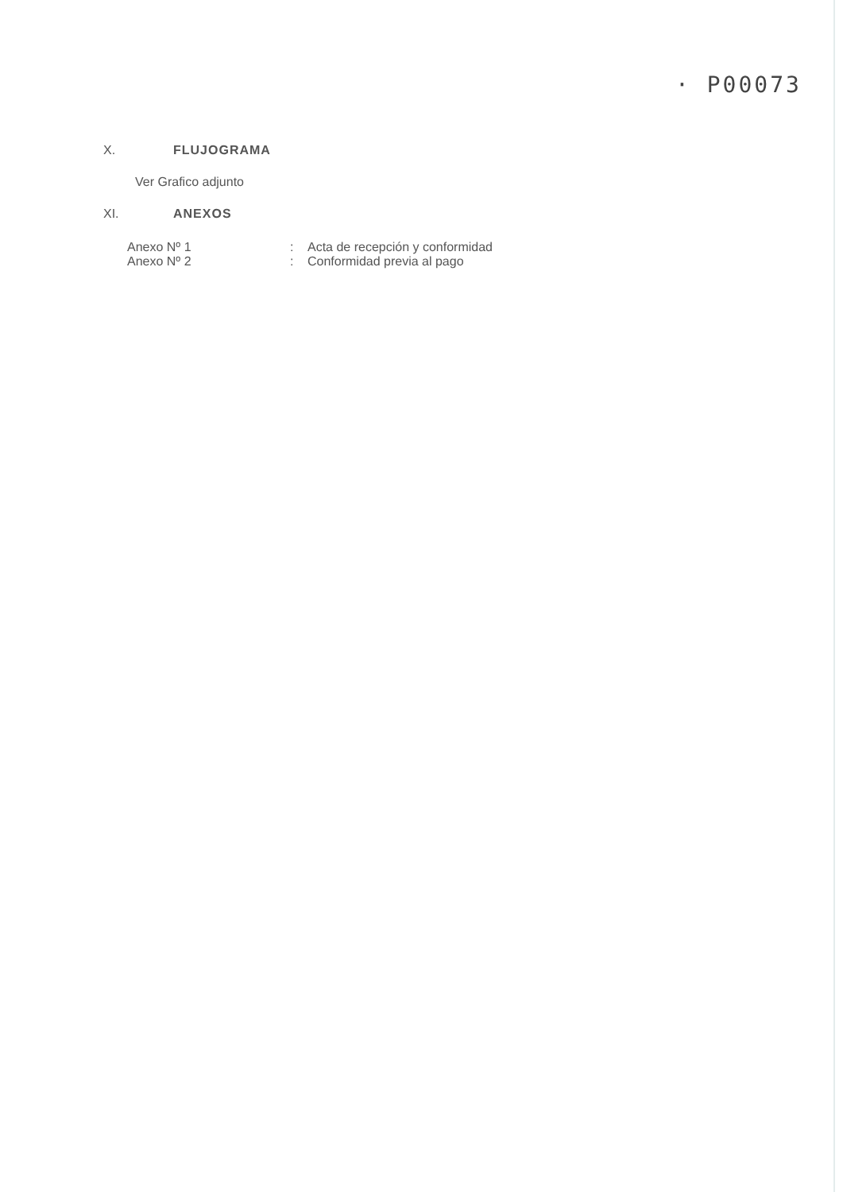· P00073
X. FLUJOGRAMA
Ver Grafico adjunto
XI. ANEXOS
| Anexo Nº 1 | : | Acta de recepción y conformidad |
| Anexo Nº 2 | : | Conformidad previa al pago |